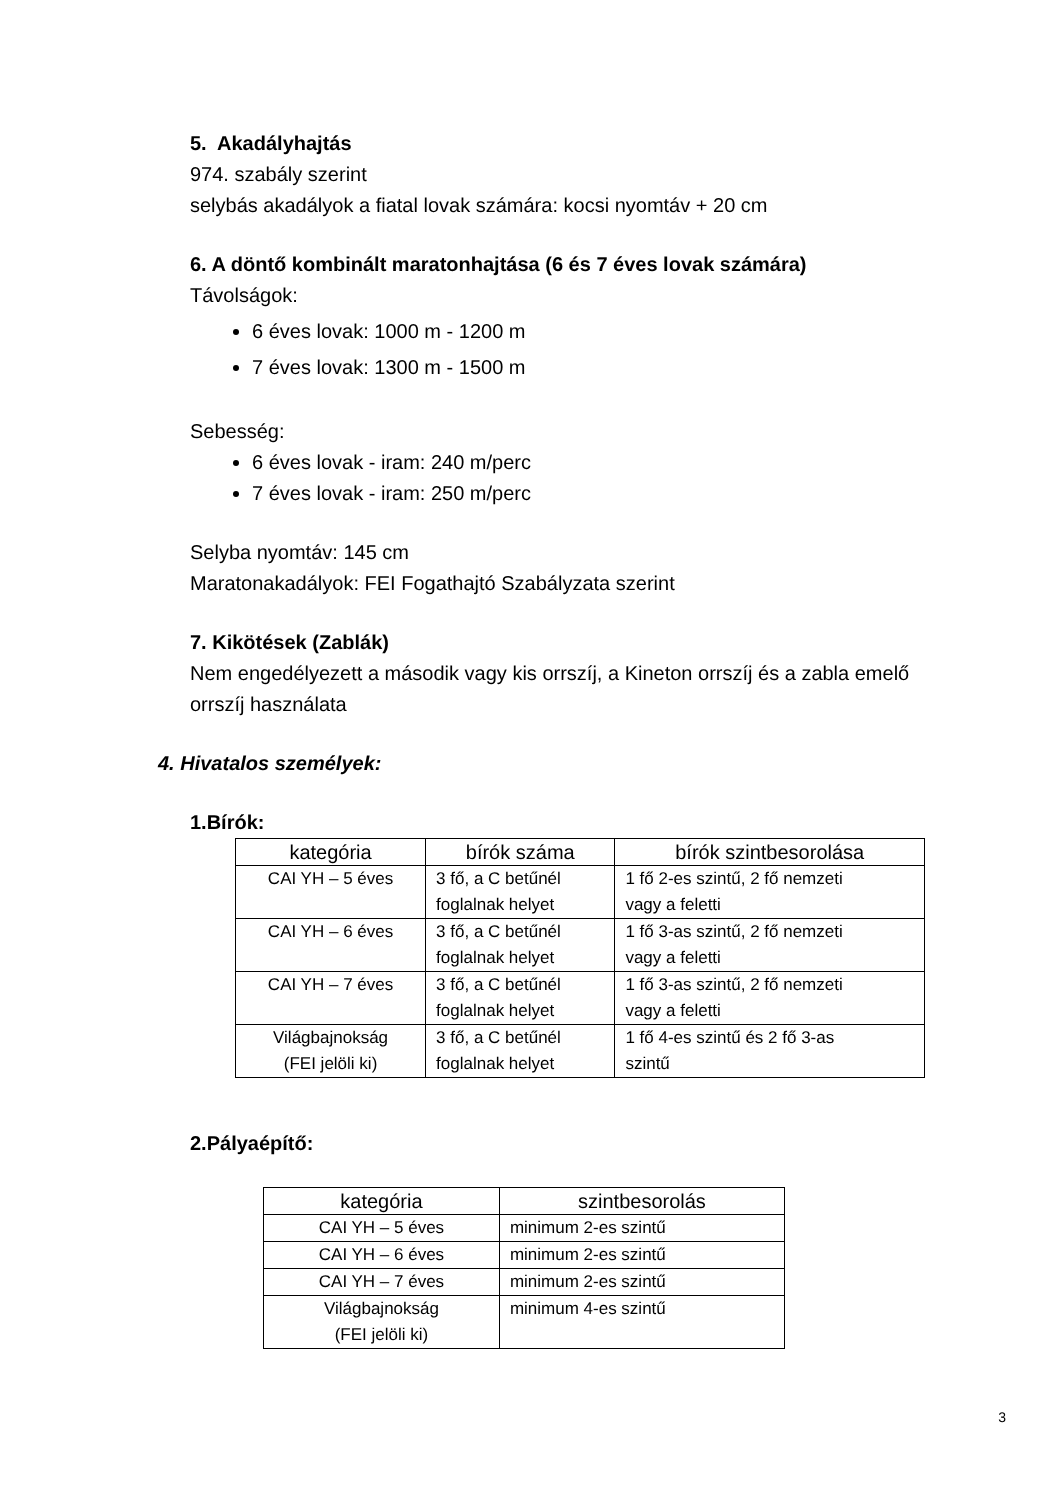5. Akadályhajtás
974. szabály szerint
selybás akadályok a fiatal lovak számára: kocsi nyomtáv + 20 cm
6. A döntő kombinált maratonhajtása (6 és 7 éves lovak számára)
Távolságok:
6 éves lovak: 1000 m - 1200 m
7 éves lovak: 1300 m - 1500 m
Sebesség:
6 éves lovak - iram: 240 m/perc
7 éves lovak - iram: 250 m/perc
Selyba nyomtáv: 145 cm
Maratonakadályok: FEI Fogathajtó Szabályzata szerint
7. Kikötések (Zablák)
Nem engedélyezett a második vagy kis orrszíj, a Kineton orrszíj és a zabla emelő orrszíj használata
4. Hivatalos személyek:
1.Bírók:
| kategória | bírók száma | bírók szintbesorolása |
| --- | --- | --- |
| CAI YH – 5 éves | 3 fő, a C betűnél foglalnak helyet | 1 fő 2-es szintű, 2 fő nemzeti vagy a feletti |
| CAI YH – 6 éves | 3 fő, a C betűnél foglalnak helyet | 1 fő 3-as szintű, 2 fő nemzeti vagy a feletti |
| CAI YH – 7 éves | 3 fő, a C betűnél foglalnak helyet | 1 fő 3-as szintű, 2 fő nemzeti vagy a feletti |
| Világbajnokság (FEI jelöli ki) | 3 fő, a C betűnél foglalnak helyet | 1 fő 4-es szintű és 2 fő 3-as szintű |
2.Pályaépítő:
| kategória | szintbesorolás |
| --- | --- |
| CAI YH – 5 éves | minimum 2-es szintű |
| CAI YH – 6 éves | minimum 2-es szintű |
| CAI YH – 7 éves | minimum 2-es szintű |
| Világbajnokság (FEI jelöli ki) | minimum 4-es szintű |
3